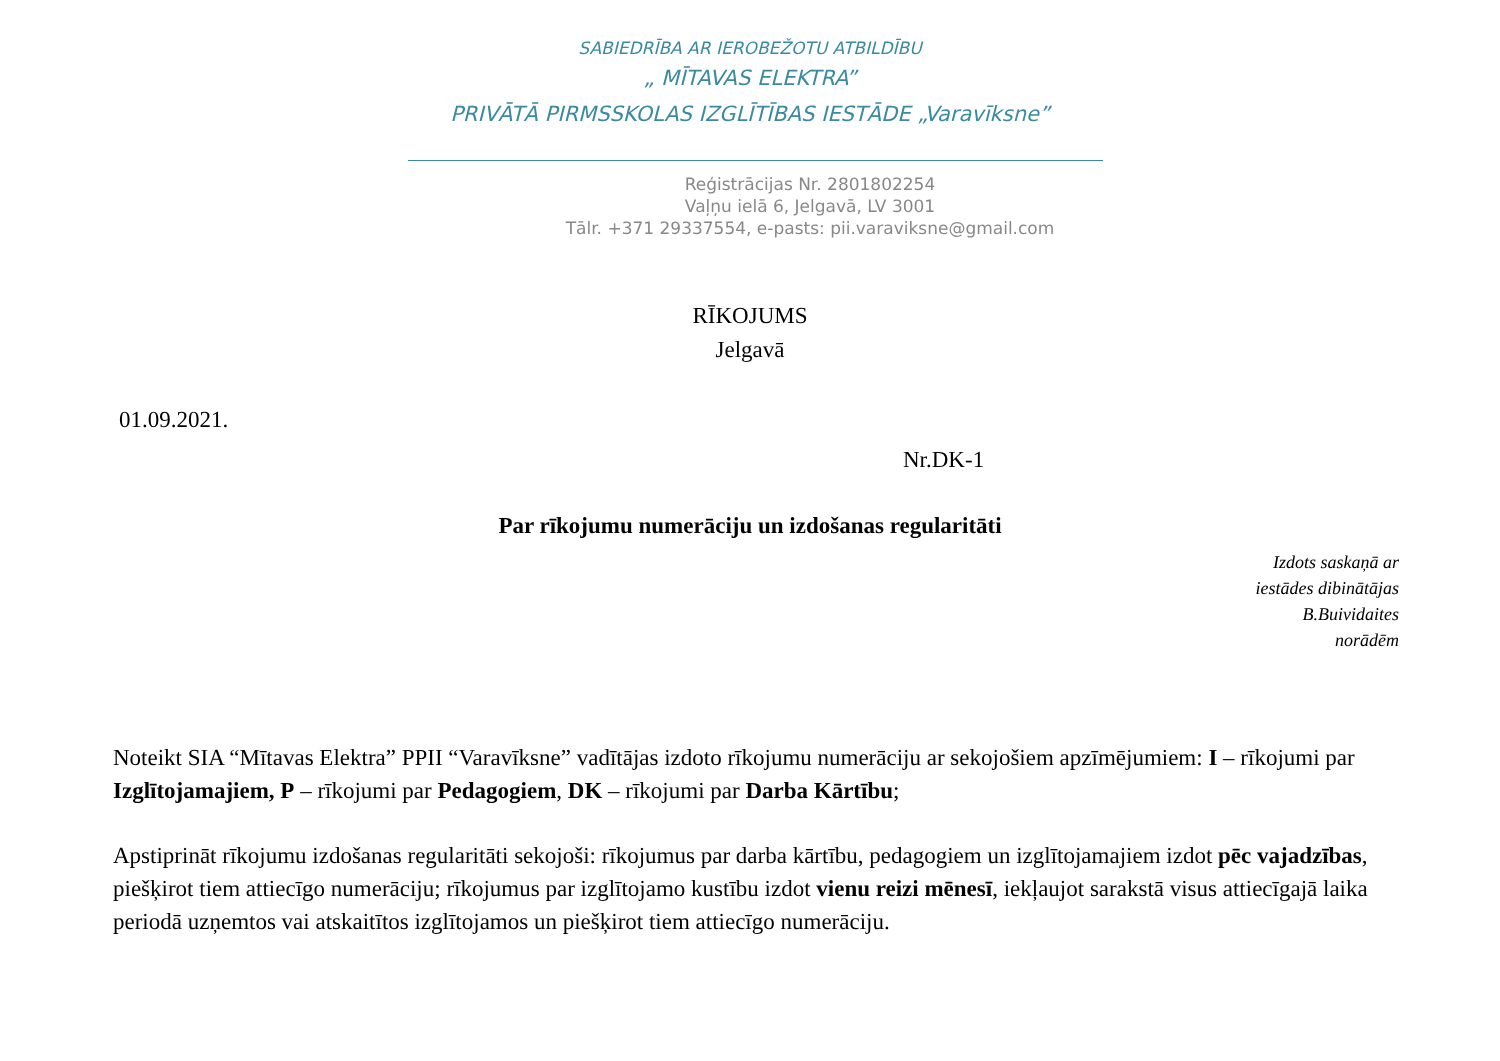SABIEDRĪBA AR IEROBEŽOTU ATBILDĪBU
„ MĪTAVAS ELEKTRA”
PRIVĀTĀ PIRMSSKOLAS IZGLĪTĪBAS IESTĀDE „Varavīksne”
Reģistrācijas Nr. 2801802254
Vaļņu ielā 6, Jelgavā, LV 3001
Tālr. +371 29337554, e-pasts: pii.varaviksne@gmail.com
RĪKOJUMS
Jelgavā
01.09.2021.
Nr.DK-1
Par rīkojumu numerāciju un izdošanas regularitāti
Izdots saskaņā ar
iestādes dibinātājas
B.Buividaites
norādēm
Noteikt SIA “Mītavas Elektra” PPII “Varavīksne” vadītājas izdoto rīkojumu numerāciju ar sekojošiem apzīmējumiem: I – rīkojumi par Izglītojamajiem, P – rīkojumi par Pedagogiem, DK – rīkojumi par Darba Kārtību;
Apstiprināt rīkojumu izdošanas regularitāti sekojoši: rīkojumus par darba kārtību, pedagogiem un izglītojamajiem izdot pēc vajadzības, piešķirot tiem attiecīgo numerāciju; rīkojumus par izglītojamo kustību izdot vienu reizi mēnesī, iekļaujot sarakstā visus attiecīgajā laika periodā uzņemtos vai atskaitītos izglītojamos un piešķirot tiem attiecīgo numerāciju.